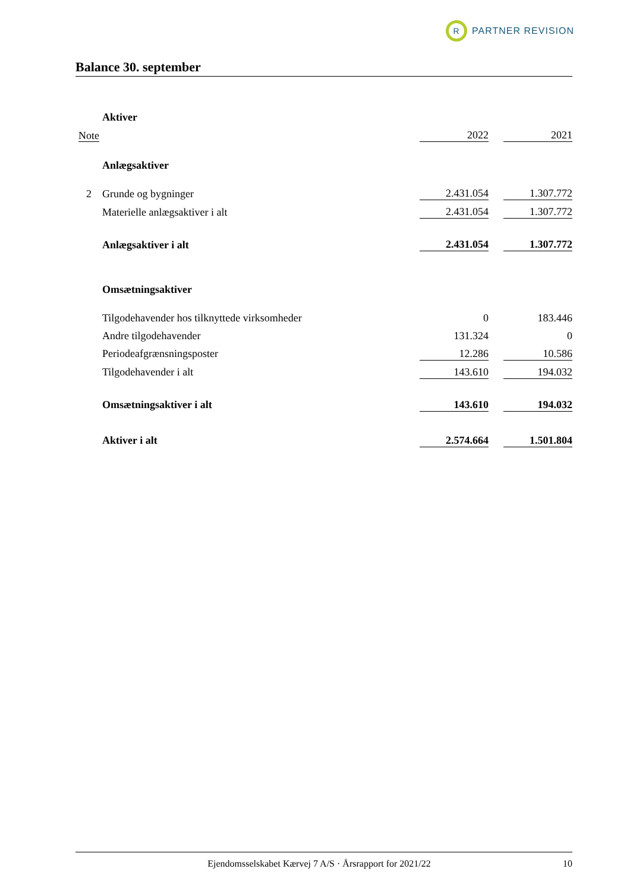R
PARTNER REVISION
Balance 30. september
| | Aktiver | | | |
| Note | | 2022 | | 2021 |
| | Anlægsaktiver | | | |
| 2 | Grunde og bygninger | 2.431.054 | | 1.307.772 |
| | Materielle anlægsaktiver i alt | 2.431.054 | | 1.307.772 |
| | Anlægsaktiver i alt | 2.431.054 | | 1.307.772 |
| | Omsætningsaktiver | | | |
| | Tilgodehavender hos tilknyttede virksomheder | 0 | | 183.446 |
| | Andre tilgodehavender | 131.324 | | 0 |
| | Periodeafgrænsningsposter | 12.286 | | 10.586 |
| | Tilgodehavender i alt | 143.610 | | 194.032 |
| | Omsætningsaktiver i alt | 143.610 | | 194.032 |
| | Aktiver i alt | 2.574.664 | | 1.501.804 |
Ejendomsselskabet Kærvej 7 A/S · Årsrapport for 2021/22 10